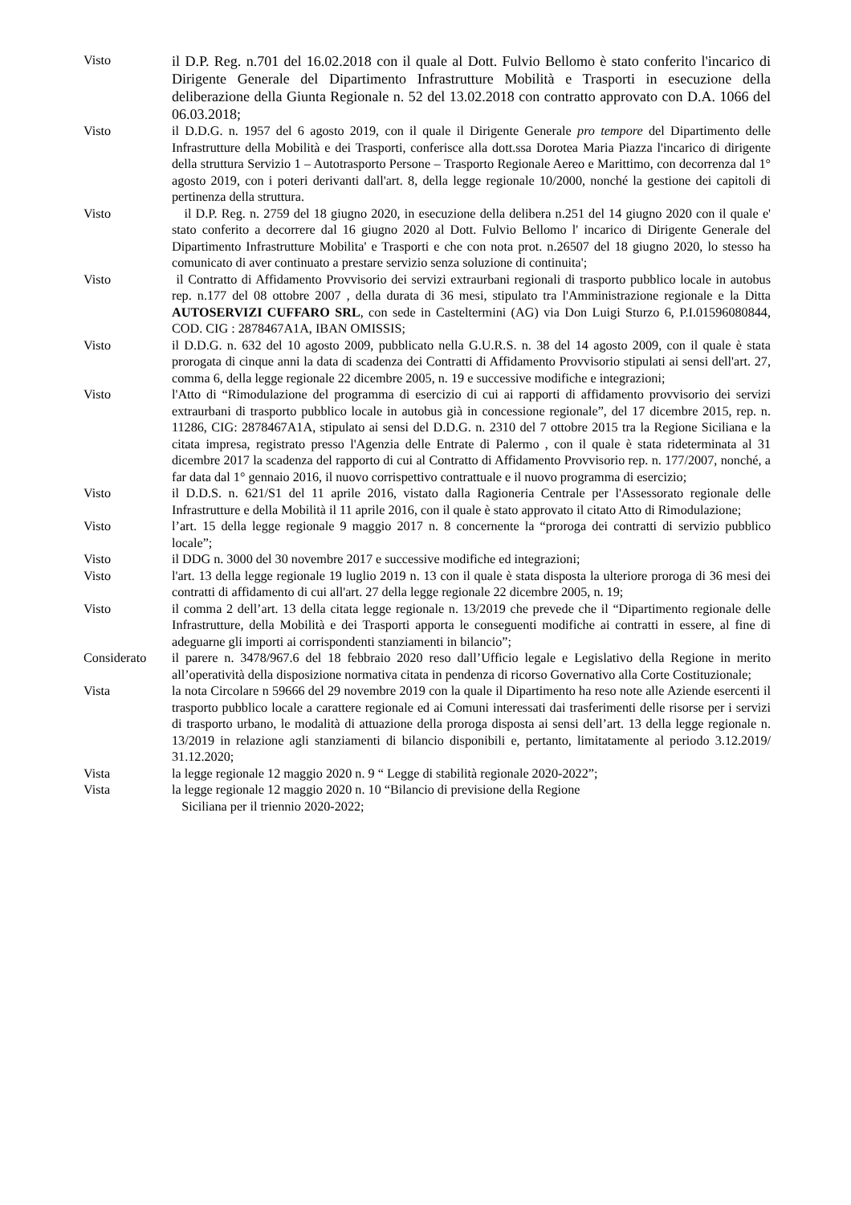Visto
il D.P. Reg. n.701 del 16.02.2018 con il quale al Dott. Fulvio Bellomo è stato conferito l'incarico di Dirigente Generale del Dipartimento Infrastrutture Mobilità e Trasporti in esecuzione della deliberazione della Giunta Regionale n. 52 del 13.02.2018 con contratto approvato con D.A. 1066 del 06.03.2018;
Visto il D.D.G. n. 1957 del 6 agosto 2019, con il quale il Dirigente Generale pro tempore del Dipartimento delle Infrastrutture della Mobilità e dei Trasporti, conferisce alla dott.ssa Dorotea Maria Piazza l'incarico di dirigente della struttura Servizio 1 – Autotrasporto Persone – Trasporto Regionale Aereo e Marittimo, con decorrenza dal 1° agosto 2019, con i poteri derivanti dall'art. 8, della legge regionale 10/2000, nonché la gestione dei capitoli di pertinenza della struttura.
Visto il D.P. Reg. n. 2759 del 18 giugno 2020, in esecuzione della delibera n.251 del 14 giugno 2020 con il quale e' stato conferito a decorrere dal 16 giugno 2020 al Dott. Fulvio Bellomo l' incarico di Dirigente Generale del Dipartimento Infrastrutture Mobilita' e Trasporti e che con nota prot. n.26507 del 18 giugno 2020, lo stesso ha comunicato di aver continuato a prestare servizio senza soluzione di continuita';
Visto il Contratto di Affidamento Provvisorio dei servizi extraurbani regionali di trasporto pubblico locale in autobus rep. n.177 del 08 ottobre 2007 , della durata di 36 mesi, stipulato tra l'Amministrazione regionale e la Ditta AUTOSERVIZI CUFFARO SRL, con sede in Casteltermini (AG) via Don Luigi Sturzo 6, P.I.01596080844, COD. CIG : 2878467A1A, IBAN OMISSIS;
Visto il D.D.G. n. 632 del 10 agosto 2009, pubblicato nella G.U.R.S. n. 38 del 14 agosto 2009, con il quale è stata prorogata di cinque anni la data di scadenza dei Contratti di Affidamento Provvisorio stipulati ai sensi dell'art. 27, comma 6, della legge regionale 22 dicembre 2005, n. 19 e successive modifiche e integrazioni;
Visto l'Atto di “Rimodulazione del programma di esercizio di cui ai rapporti di affidamento provvisorio dei servizi extraurbani di trasporto pubblico locale in autobus già in concessione regionale”, del 17 dicembre 2015, rep. n. 11286, CIG: 2878467A1A, stipulato ai sensi del D.D.G. n. 2310 del 7 ottobre 2015 tra la Regione Siciliana e la citata impresa, registrato presso l'Agenzia delle Entrate di Palermo , con il quale è stata rideterminata al 31 dicembre 2017 la scadenza del rapporto di cui al Contratto di Affidamento Provvisorio rep. n. 177/2007, nonché, a far data dal 1° gennaio 2016, il nuovo corrispettivo contrattuale e il nuovo programma di esercizio;
Visto il D.D.S. n. 621/S1 del 11 aprile 2016, vistato dalla Ragioneria Centrale per l'Assessorato regionale delle Infrastrutture e della Mobilità il 11 aprile 2016, con il quale è stato approvato il citato Atto di Rimodulazione;
Visto l’art. 15 della legge regionale 9 maggio 2017 n. 8 concernente la “proroga dei contratti di servizio pubblico locale”;
Visto il DDG n. 3000 del 30 novembre 2017 e successive modifiche ed integrazioni;
Visto l'art. 13 della legge regionale 19 luglio 2019 n. 13 con il quale è stata disposta la ulteriore proroga di 36 mesi dei contratti di affidamento di cui all'art. 27 della legge regionale 22 dicembre 2005, n. 19;
Visto il comma 2 dell’art. 13 della citata legge regionale n. 13/2019 che prevede che il “Dipartimento regionale delle Infrastrutture, della Mobilità e dei Trasporti apporta le conseguenti modifiche ai contratti in essere, al fine di adeguarne gli importi ai corrispondenti stanziamenti in bilancio”;
Considerato il parere n. 3478/967.6 del 18 febbraio 2020 reso dall’Ufficio legale e Legislativo della Regione in merito all’operatività della disposizione normativa citata in pendenza di ricorso Governativo alla Corte Costituzionale;
Vista la nota Circolare n 59666 del 29 novembre 2019 con la quale il Dipartimento ha reso note alle Aziende esercenti il trasporto pubblico locale a carattere regionale ed ai Comuni interessati dai trasferimenti delle risorse per i servizi di trasporto urbano, le modalità di attuazione della proroga disposta ai sensi dell’art. 13 della legge regionale n. 13/2019 in relazione agli stanziamenti di bilancio disponibili e, pertanto, limitatamente al periodo 3.12.2019/ 31.12.2020;
Vista la legge regionale 12 maggio 2020 n. 9 “ Legge di stabilità regionale 2020-2022”;
Vista la legge regionale 12 maggio 2020 n. 10 “Bilancio di previsione della Regione
Siciliana per il triennio 2020-2022;